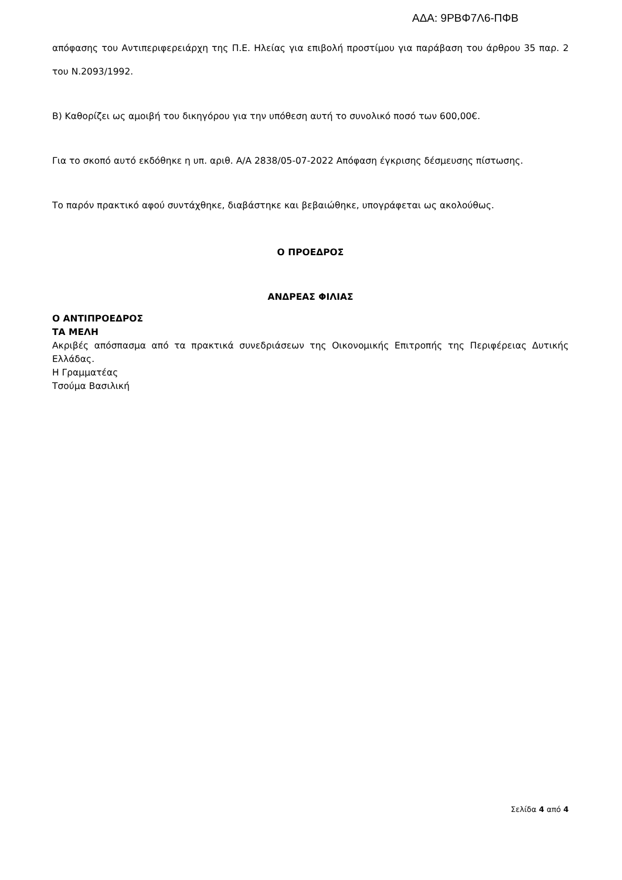ΑΔΑ: 9ΡΒΦ7Λ6-ΠΦΒ
απόφασης του Αντιπεριφερειάρχη της Π.Ε. Ηλείας για επιβολή προστίμου για παράβαση του άρθρου 35 παρ. 2 του Ν.2093/1992.
Β) Καθορίζει ως αμοιβή του δικηγόρου για την υπόθεση αυτή το συνολικό ποσό των 600,00€.
Για το σκοπό αυτό εκδόθηκε η υπ. αριθ. Α/Α 2838/05-07-2022 Απόφαση έγκρισης δέσμευσης πίστωσης.
Το παρόν πρακτικό αφού συντάχθηκε, διαβάστηκε και βεβαιώθηκε, υπογράφεται ως ακολούθως.
Ο ΠΡΟΕΔΡΟΣ
ΑΝΔΡΕΑΣ ΦΙΛΙΑΣ
Ο ΑΝΤΙΠΡΟΕΔΡΟΣ
ΤΑ ΜΕΛΗ
Ακριβές απόσπασμα από τα πρακτικά συνεδριάσεων της Οικονομικής Επιτροπής της Περιφέρειας Δυτικής Ελλάδας.
Η Γραμματέας
Τσούμα Βασιλική
Σελίδα 4 από 4